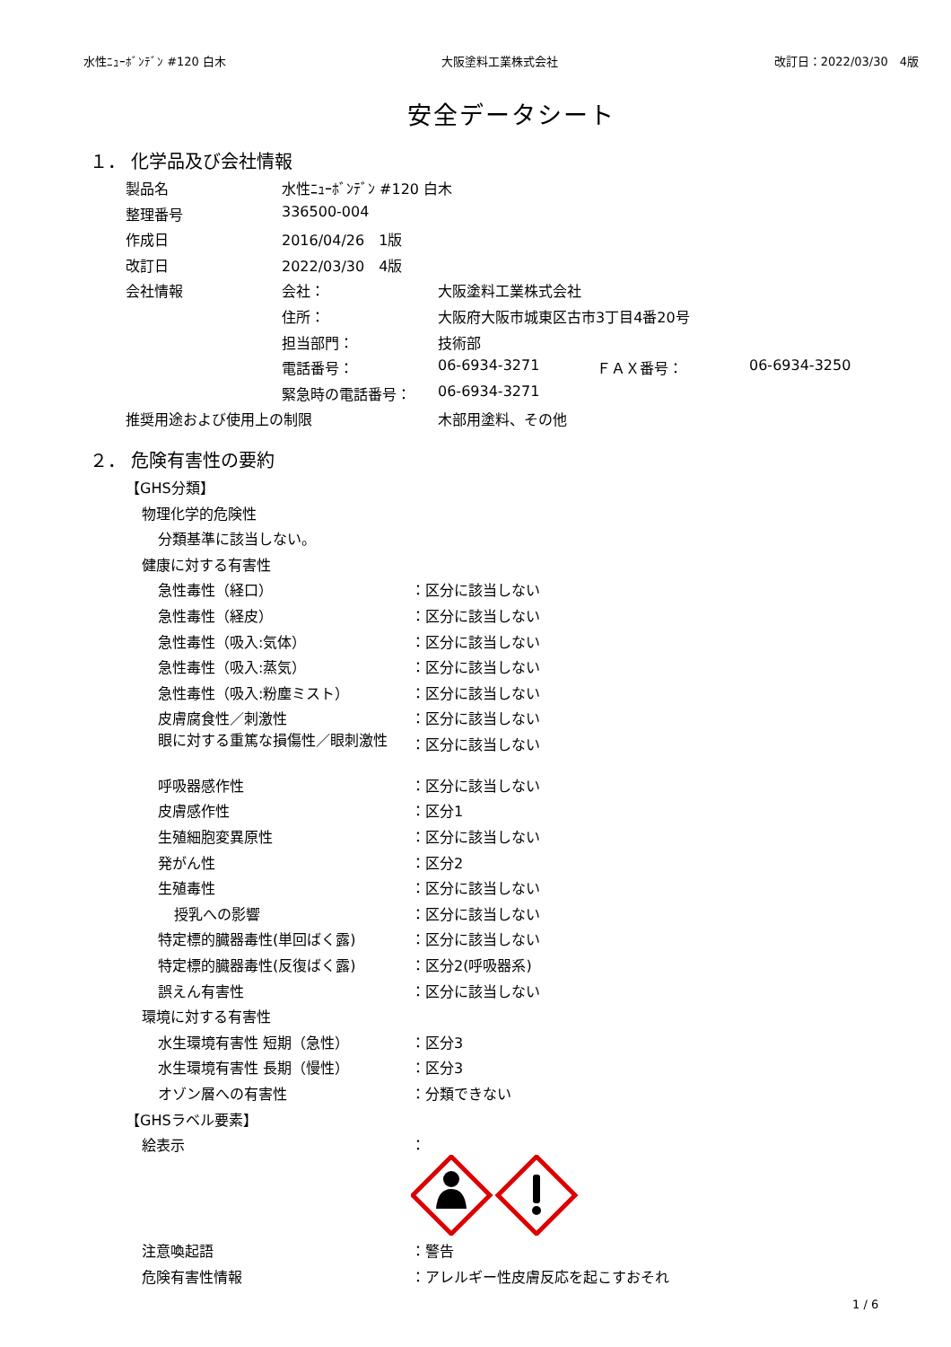水性ﾆｭｰﾎﾞﾝﾃﾞﾝ #120 白木 大阪塗料工業株式会社 改訂日：2022/03/30　4版
安全データシート
１． 化学品及び会社情報
| 製品名 | 水性ﾆｭｰﾎﾞﾝﾃﾞﾝ #120 白木 | | | |
| 整理番号 | 336500-004 | | | |
| 作成日 | 2016/04/26 1版 | | | |
| 改訂日 | 2022/03/30 4版 | | | |
| 会社情報 | 会社： | 大阪塗料工業株式会社 | | |
| | 住所： | 大阪府大阪市城東区古市3丁目4番20号 | | |
| | 担当部門： | 技術部 | | |
| | 電話番号： | 06-6934-3271 | ＦＡＸ番号： | 06-6934-3250 |
| | 緊急時の電話番号： | 06-6934-3271 | | |
| 推奨用途および使用上の制限 | | 木部用塗料、その他 | | |
２． 危険有害性の要約
| 【GHS分類】 | |
| 物理化学的危険性 | |
| 分類基準に該当しない。 | |
| 健康に対する有害性 | |
| 急性毒性（経口） | ：区分に該当しない |
| 急性毒性（経皮） | ：区分に該当しない |
| 急性毒性（吸入:気体） | ：区分に該当しない |
| 急性毒性（吸入:蒸気） | ：区分に該当しない |
| 急性毒性（吸入:粉塵ミスト） | ：区分に該当しない |
| 皮膚腐食性／刺激性 | ：区分に該当しない |
| 眼に対する重篤な損傷性／眼刺激性 | ：区分に該当しない |
| 呼吸器感作性 | ：区分に該当しない |
| 皮膚感作性 | ：区分1 |
| 生殖細胞変異原性 | ：区分に該当しない |
| 発がん性 | ：区分2 |
| 生殖毒性 | ：区分に該当しない |
| 授乳への影響 | ：区分に該当しない |
| 特定標的臓器毒性(単回ばく露) | ：区分に該当しない |
| 特定標的臓器毒性(反復ばく露) | ：区分2(呼吸器系) |
| 誤えん有害性 | ：区分に該当しない |
| 環境に対する有害性 | |
| 水生環境有害性 短期（急性） | ：区分3 |
| 水生環境有害性 長期（慢性） | ：区分3 |
| オゾン層への有害性 | ：分類できない |
| 【GHSラベル要素】 | |
| 絵表示 | ： |
| 注意喚起語 | ：警告 |
| 危険有害性情報 | ：アレルギー性皮膚反応を起こすおそれ |
1 / 6